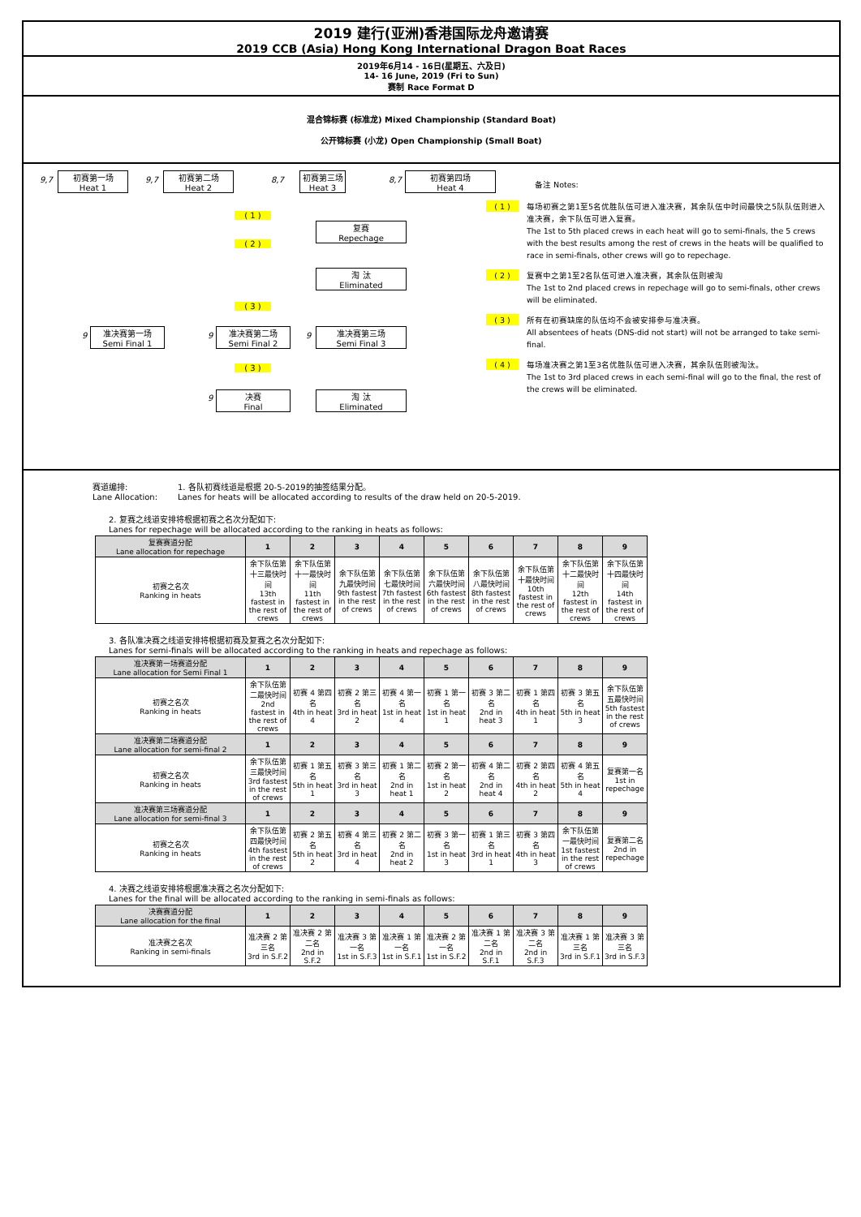2019 建行(亚洲)香港国际龙舟邀请赛
2019 CCB (Asia) Hong Kong International Dragon Boat Races
2019年6月14 - 16日(星期五、六及日)
14- 16 June, 2019 (Fri to Sun)
赛制 Race Format D
混合锦标赛 (标准龙) Mixed Championship (Standard Boat)
公开锦标赛 (小龙) Open Championship (Small Boat)
9,7
初赛第一场
Heat 1
9,7
初赛第二场
Heat 2
8,7
初赛第三场
Heat 3
8,7
初赛第四场
Heat 4
( 1 )
复赛
Repechage
( 2 )
淘 汰
Eliminated
( 3 )
9
准决赛第一场
Semi Final 1
9
准决赛第二场
Semi Final 2
9
准决赛第三场
Semi Final 3
( 3 )
9
决赛
Final
淘 汰
Eliminated
备注 Notes:
( 1 ) 每场初赛之第1至5名优胜队伍可进入准决赛，其余队伍中时间最快之5队队伍则进入准决赛，余下队伍可进入复赛。
The 1st to 5th placed crews in each heat will go to semi-finals, the 5 crews with the best results among the rest of crews in the heats will be qualified to race in semi-finals, other crews will go to repechage.
( 2 ) 复赛中之第1至2名队伍可进入准决赛，其余队伍则被淘
The 1st to 2nd placed crews in repechage will go to semi-finals, other crews will be eliminated.
( 3 ) 所有在初赛缺席的队伍均不会被安排参与准决赛。
All absentees of heats (DNS-did not start) will not be arranged to take semi-final.
( 4 ) 每场准决赛之第1至3名优胜队伍可进入决赛，其余队伍则被淘汰。
The 1st to 3rd placed crews in each semi-final will go to the final, the rest of the crews will be eliminated.
赛道编排:
Lane Allocation:
1. 各队初赛线道是根据 20-5-2019的抽签结果分配。
Lanes for heats will be allocated according to results of the draw held on 20-5-2019.
2. 复赛之线道安排将根据初赛之名次分配如下:
Lanes for repechage will be allocated according to the ranking in heats as follows:
| 复赛赛道分配 Lane allocation for repechage | 1 | 2 | 3 | 4 | 5 | 6 | 7 | 8 | 9 |
| --- | --- | --- | --- | --- | --- | --- | --- | --- | --- |
| 初赛之名次 Ranking in heats | 余下队伍第十三最快时间 13th fastest in the rest of crews | 余下队伍第十一最快时间 11th fastest in the rest of crews | 余下队伍第九最快时间 9th fastest in the rest of crews | 余下队伍第七最快时间 7th fastest in the rest of crews | 余下队伍第六最快时间 6th fastest in the rest of crews | 余下队伍第八最快时间 8th fastest in the rest of crews | 余下队伍第十最快时间 10th fastest in the rest of crews | 余下队伍第十二最快时间 12th fastest in the rest of crews | 余下队伍第十四最快时间 14th fastest in the rest of crews |
3. 各队准决赛之线道安排将根据初赛及复赛之名次分配如下:
Lanes for semi-finals will be allocated according to the ranking in heats and repechage as follows:
| 准决赛第一场赛道分配 Lane allocation for Semi Final 1 | 1 | 2 | 3 | 4 | 5 | 6 | 7 | 8 | 9 |
| --- | --- | --- | --- | --- | --- | --- | --- | --- | --- |
| 初赛之名次 Ranking in heats | 余下队伍第二最快时间 2nd fastest in the rest of crews | 初赛 4 第四名 4th in heat 4 | 初赛 2 第三名 3rd in heat 2 | 初赛 4 第一名 1st in heat 4 | 初赛 1 第一名 1st in heat 1 | 初赛 3 第二名 2nd in heat 3 | 初赛 1 第四名 4th in heat 1 | 初赛 3 第五名 5th in heat 3 | 余下队伍第五最快时间 5th fastest in the rest of crews |
| 准决赛第二场赛道分配 Lane allocation for semi-final 2 | 1 | 2 | 3 | 4 | 5 | 6 | 7 | 8 | 9 |
| 初赛之名次 Ranking in heats | 余下队伍第三最快时间 3rd fastest in the rest of crews | 初赛 1 第五名 5th in heat 1 | 初赛 3 第三名 3rd in heat 3 | 初赛 1 第二名 2nd in heat 1 | 初赛 2 第一名 1st in heat 2 | 初赛 4 第二名 2nd in heat 4 | 初赛 2 第四名 4th in heat 2 | 初赛 4 第五名 5th in heat 4 | 复赛第一名 1st in repechage |
| 准决赛第三场赛道分配 Lane allocation for semi-final 3 | 1 | 2 | 3 | 4 | 5 | 6 | 7 | 8 | 9 |
| 初赛之名次 Ranking in heats | 余下队伍第四最快时间 4th fastest in the rest of crews | 初赛 2 第五名 5th in heat 2 | 初赛 4 第三名 3rd in heat 4 | 初赛 2 第二名 2nd in heat 2 | 初赛 3 第一名 1st in heat 3 | 初赛 1 第三名 3rd in heat 1 | 初赛 3 第四名 4th in heat 3 | 余下队伍第一最快时间 1st fastest in the rest of crews | 复赛第二名 2nd in repechage |
4. 决赛之线道安排将根据准决赛之名次分配如下:
Lanes for the final will be allocated according to the ranking in semi-finals as follows:
| 决赛赛道分配 Lane allocation for the final | 1 | 2 | 3 | 4 | 5 | 6 | 7 | 8 | 9 |
| --- | --- | --- | --- | --- | --- | --- | --- | --- | --- |
| 准决赛之名次 Ranking in semi-finals | 准决赛 2 第三名 3rd in S.F.2 | 准决赛 2 第二名 2nd in S.F.2 | 准决赛 3 第一名 1st in S.F.3 | 准决赛 1 第一名 1st in S.F.1 | 准决赛 2 第一名 1st in S.F.2 | 准决赛 1 第二名 2nd in S.F.1 | 准决赛 3 第二名 2nd in S.F.3 | 准决赛 1 第三名 3rd in S.F.1 | 准决赛 3 第三名 3rd in S.F.3 |